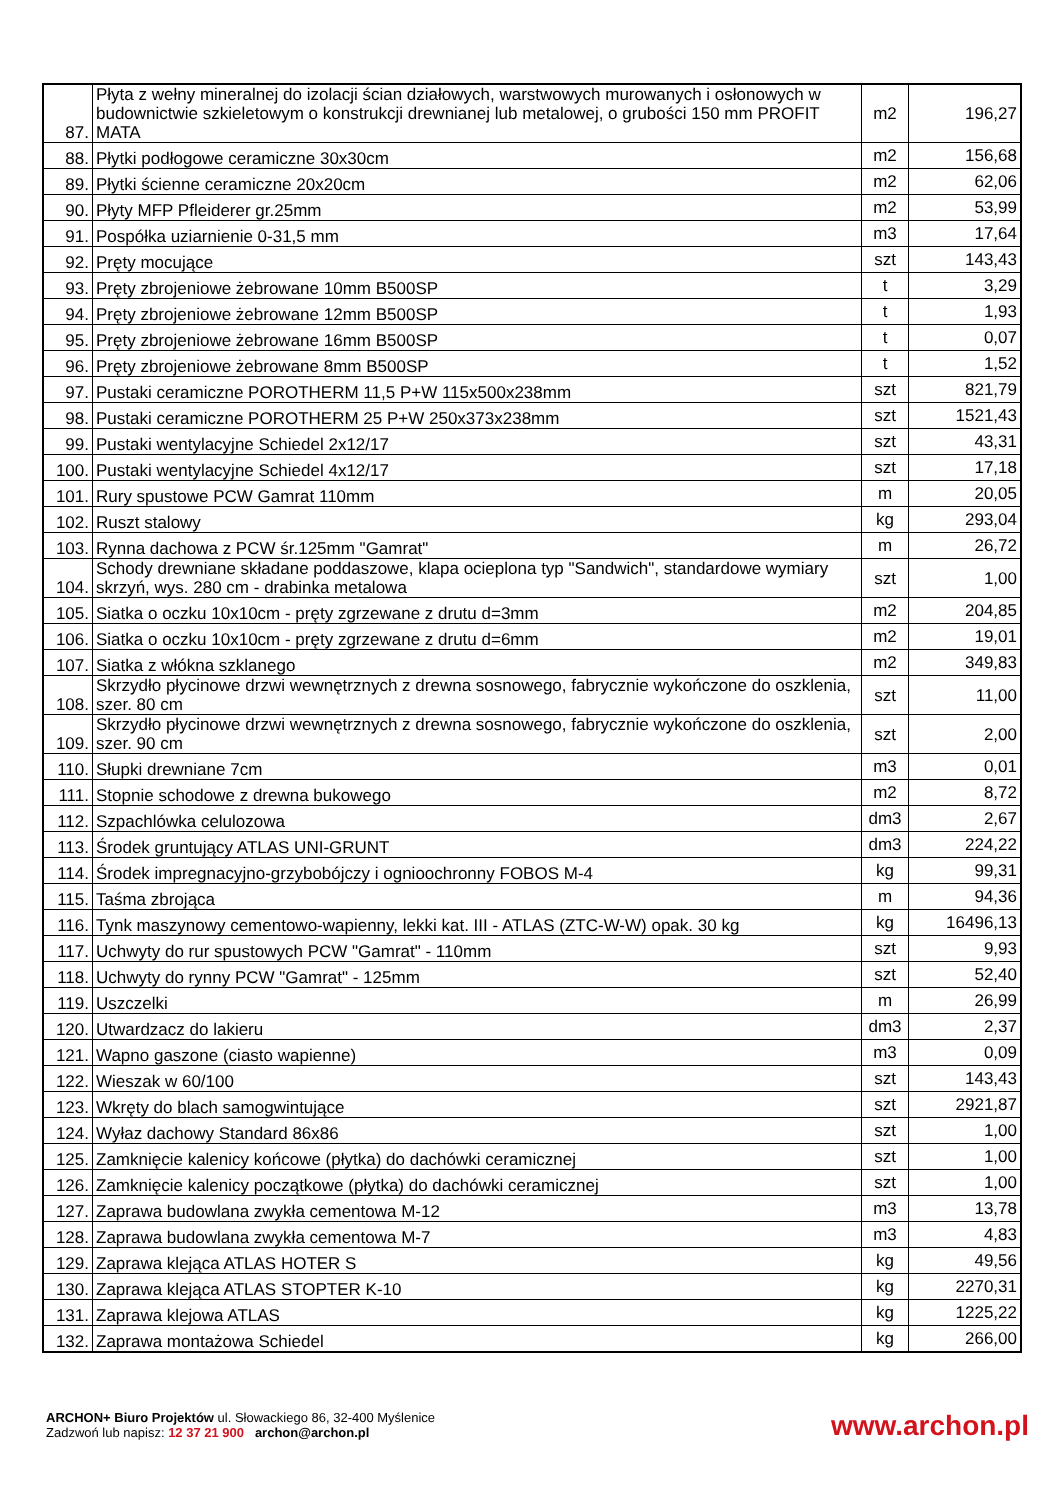| 87. | Płyta z wełny mineralnej do izolacji ścian działowych, warstwowych murowanych i osłonowych w budownictwie szkieletowym o konstrukcji drewnianej lub metalowej, o grubości 150 mm PROFIT MATA | m2 | 196,27 |
| 88. | Płytki podłogowe ceramiczne 30x30cm | m2 | 156,68 |
| 89. | Płytki ścienne ceramiczne 20x20cm | m2 | 62,06 |
| 90. | Płyty MFP Pfleiderer gr.25mm | m2 | 53,99 |
| 91. | Pospółka uziarnienie 0-31,5 mm | m3 | 17,64 |
| 92. | Pręty mocujące | szt | 143,43 |
| 93. | Pręty zbrojeniowe żebrowane 10mm B500SP | t | 3,29 |
| 94. | Pręty zbrojeniowe żebrowane 12mm B500SP | t | 1,93 |
| 95. | Pręty zbrojeniowe żebrowane 16mm B500SP | t | 0,07 |
| 96. | Pręty zbrojeniowe żebrowane 8mm B500SP | t | 1,52 |
| 97. | Pustaki ceramiczne POROTHERM 11,5 P+W 115x500x238mm | szt | 821,79 |
| 98. | Pustaki ceramiczne POROTHERM 25 P+W 250x373x238mm | szt | 1521,43 |
| 99. | Pustaki wentylacyjne Schiedel 2x12/17 | szt | 43,31 |
| 100. | Pustaki wentylacyjne Schiedel 4x12/17 | szt | 17,18 |
| 101. | Rury spustowe PCW Gamrat 110mm | m | 20,05 |
| 102. | Ruszt stalowy | kg | 293,04 |
| 103. | Rynna dachowa z PCW śr.125mm "Gamrat" | m | 26,72 |
| 104. | Schody drewniane składane poddaszowe, klapa ocieplona typ "Sandwich", standardowe wymiary skrzyń, wys. 280 cm - drabinka metalowa | szt | 1,00 |
| 105. | Siatka o oczku 10x10cm - pręty zgrzewane z drutu d=3mm | m2 | 204,85 |
| 106. | Siatka o oczku 10x10cm - pręty zgrzewane z drutu d=6mm | m2 | 19,01 |
| 107. | Siatka z włókna szklanego | m2 | 349,83 |
| 108. | Skrzydło płycinowe drzwi wewnętrznych z drewna sosnowego, fabrycznie wykończone do oszklenia, szer. 80 cm | szt | 11,00 |
| 109. | Skrzydło płycinowe drzwi wewnętrznych z drewna sosnowego, fabrycznie wykończone do oszklenia, szer. 90 cm | szt | 2,00 |
| 110. | Słupki drewniane 7cm | m3 | 0,01 |
| 111. | Stopnie schodowe z drewna bukowego | m2 | 8,72 |
| 112. | Szpachlówka celulozowa | dm3 | 2,67 |
| 113. | Środek gruntujący ATLAS UNI-GRUNT | dm3 | 224,22 |
| 114. | Środek impregnacyjno-grzybobójczy i ognioochronny FOBOS M-4 | kg | 99,31 |
| 115. | Taśma zbrojąca | m | 94,36 |
| 116. | Tynk maszynowy cementowo-wapienny, lekki kat. III - ATLAS (ZTC-W-W) opak. 30 kg | kg | 16496,13 |
| 117. | Uchwyty do rur spustowych PCW "Gamrat" - 110mm | szt | 9,93 |
| 118. | Uchwyty do rynny PCW "Gamrat" - 125mm | szt | 52,40 |
| 119. | Uszczelki | m | 26,99 |
| 120. | Utwardzacz do lakieru | dm3 | 2,37 |
| 121. | Wapno gaszone (ciasto wapienne) | m3 | 0,09 |
| 122. | Wieszak w 60/100 | szt | 143,43 |
| 123. | Wkręty do blach samogwintujące | szt | 2921,87 |
| 124. | Wyłaz dachowy Standard 86x86 | szt | 1,00 |
| 125. | Zamknięcie kalenicy końcowe (płytka) do dachówki ceramicznej | szt | 1,00 |
| 126. | Zamknięcie kalenicy początkowe (płytka) do dachówki ceramicznej | szt | 1,00 |
| 127. | Zaprawa budowlana zwykła cementowa M-12 | m3 | 13,78 |
| 128. | Zaprawa budowlana zwykła cementowa M-7 | m3 | 4,83 |
| 129. | Zaprawa klejąca ATLAS HOTER S | kg | 49,56 |
| 130. | Zaprawa klejąca ATLAS STOPTER K-10 | kg | 2270,31 |
| 131. | Zaprawa klejowa ATLAS | kg | 1225,22 |
| 132. | Zaprawa montażowa Schiedel | kg | 266,00 |
ARCHON+ Biuro Projektów ul. Słowackiego 86, 32-400 Myślenice
Zadzwoń lub napisz: 12 37 21 900 archon@archon.pl
www.archon.pl